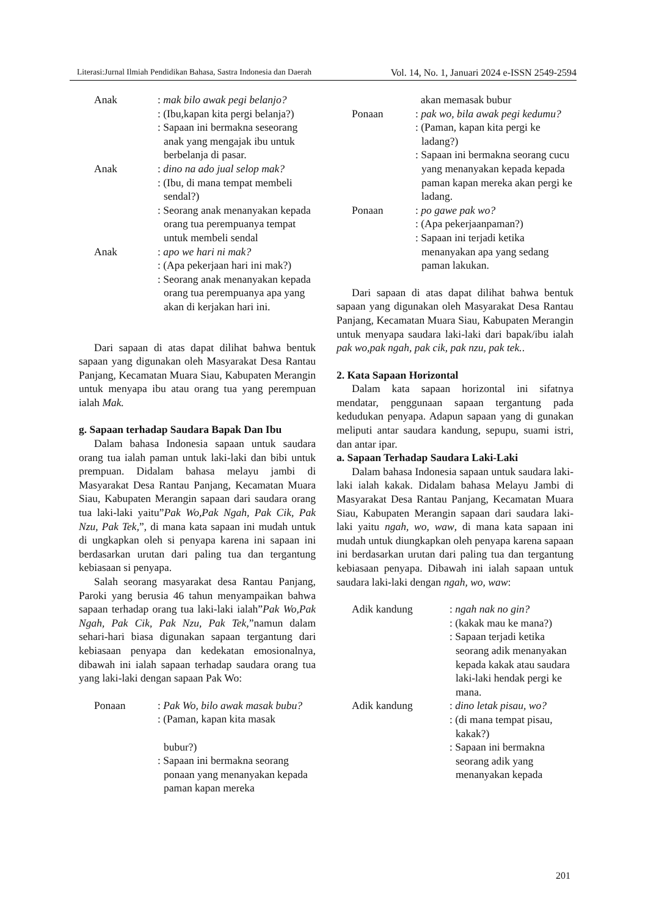Literasi:Jurnal Ilmiah Pendidikan Bahasa, Sastra Indonesia dan Daerah Vol. 14, No. 1, Januari 2024 e-ISSN 2549-2594
Anak : mak bilo awak pegi belanjo?
: (Ibu,kapan kita pergi belanja?)
: Sapaan ini bermakna seseorang anak yang mengajak ibu untuk berbelanja di pasar.
Anak : dino na ado jual selop mak?
: (Ibu, di mana tempat membeli sendal?)
: Seorang anak menanyakan kepada orang tua perempuanya tempat untuk membeli sendal
Anak : apo we hari ni mak?
: (Apa pekerjaan hari ini mak?)
: Seorang anak menanyakan kepada orang tua perempuanya apa yang akan di kerjakan hari ini.
Dari sapaan di atas dapat dilihat bahwa bentuk sapaan yang digunakan oleh Masyarakat Desa Rantau Panjang, Kecamatan Muara Siau, Kabupaten Merangin untuk menyapa ibu atau orang tua yang perempuan ialah Mak.
g. Sapaan terhadap Saudara Bapak Dan Ibu
Dalam bahasa Indonesia sapaan untuk saudara orang tua ialah paman untuk laki-laki dan bibi untuk prempuan. Didalam bahasa melayu jambi di Masyarakat Desa Rantau Panjang, Kecamatan Muara Siau, Kabupaten Merangin sapaan dari saudara orang tua laki-laki yaitu”Pak Wo,Pak Ngah, Pak Cik, Pak Nzu, Pak Tek,”, di mana kata sapaan ini mudah untuk di ungkapkan oleh si penyapa karena ini sapaan ini berdasarkan urutan dari paling tua dan tergantung kebiasaan si penyapa.
Salah seorang masyarakat desa Rantau Panjang, Paroki yang berusia 46 tahun menyampaikan bahwa sapaan terhadap orang tua laki-laki ialah”Pak Wo,Pak Ngah, Pak Cik, Pak Nzu, Pak Tek,”namun dalam sehari-hari biasa digunakan sapaan tergantung dari kebiasaan penyapa dan kedekatan emosionalnya, dibawah ini ialah sapaan terhadap saudara orang tua yang laki-laki dengan sapaan Pak Wo:
Ponaan : Pak Wo, bilo awak masak bubu?
: (Paman, kapan kita masak
bubur?)
: Sapaan ini bermakna seorang ponaan yang menanyakan kepada paman kapan mereka
akan memasak bubur
Ponaan : pak wo, bila awak pegi kedumu?
: (Paman, kapan kita pergi ke ladang?)
: Sapaan ini bermakna seorang cucu yang menanyakan kepada kepada paman kapan mereka akan pergi ke ladang.
Ponaan : po gawe pak wo?
: (Apa pekerjaanpaman?)
: Sapaan ini terjadi ketika menanyakan apa yang sedang paman lakukan.
Dari sapaan di atas dapat dilihat bahwa bentuk sapaan yang digunakan oleh Masyarakat Desa Rantau Panjang, Kecamatan Muara Siau, Kabupaten Merangin untuk menyapa saudara laki-laki dari bapak/ibu ialah pak wo,pak ngah, pak cik, pak nzu, pak tek..
2. Kata Sapaan Horizontal
Dalam kata sapaan horizontal ini sifatnya mendatar, penggunaan sapaan tergantung pada kedudukan penyapa. Adapun sapaan yang di gunakan meliputi antar saudara kandung, sepupu, suami istri, dan antar ipar.
a. Sapaan Terhadap Saudara Laki-Laki
Dalam bahasa Indonesia sapaan untuk saudara laki-laki ialah kakak. Didalam bahasa Melayu Jambi di Masyarakat Desa Rantau Panjang, Kecamatan Muara Siau, Kabupaten Merangin sapaan dari saudara laki-laki yaitu ngah, wo, waw, di mana kata sapaan ini mudah untuk diungkapkan oleh penyapa karena sapaan ini berdasarkan urutan dari paling tua dan tergantung kebiasaan penyapa. Dibawah ini ialah sapaan untuk saudara laki-laki dengan ngah, wo, waw:
Adik kandung : ngah nak no gin?
: (kakak mau ke mana?)
: Sapaan terjadi ketika seorang adik menanyakan kepada kakak atau saudara laki-laki hendak pergi ke mana.
Adik kandung : dino letak pisau, wo?
: (di mana tempat pisau, kakak?)
: Sapaan ini bermakna seorang adik yang menanyakan kepada
201